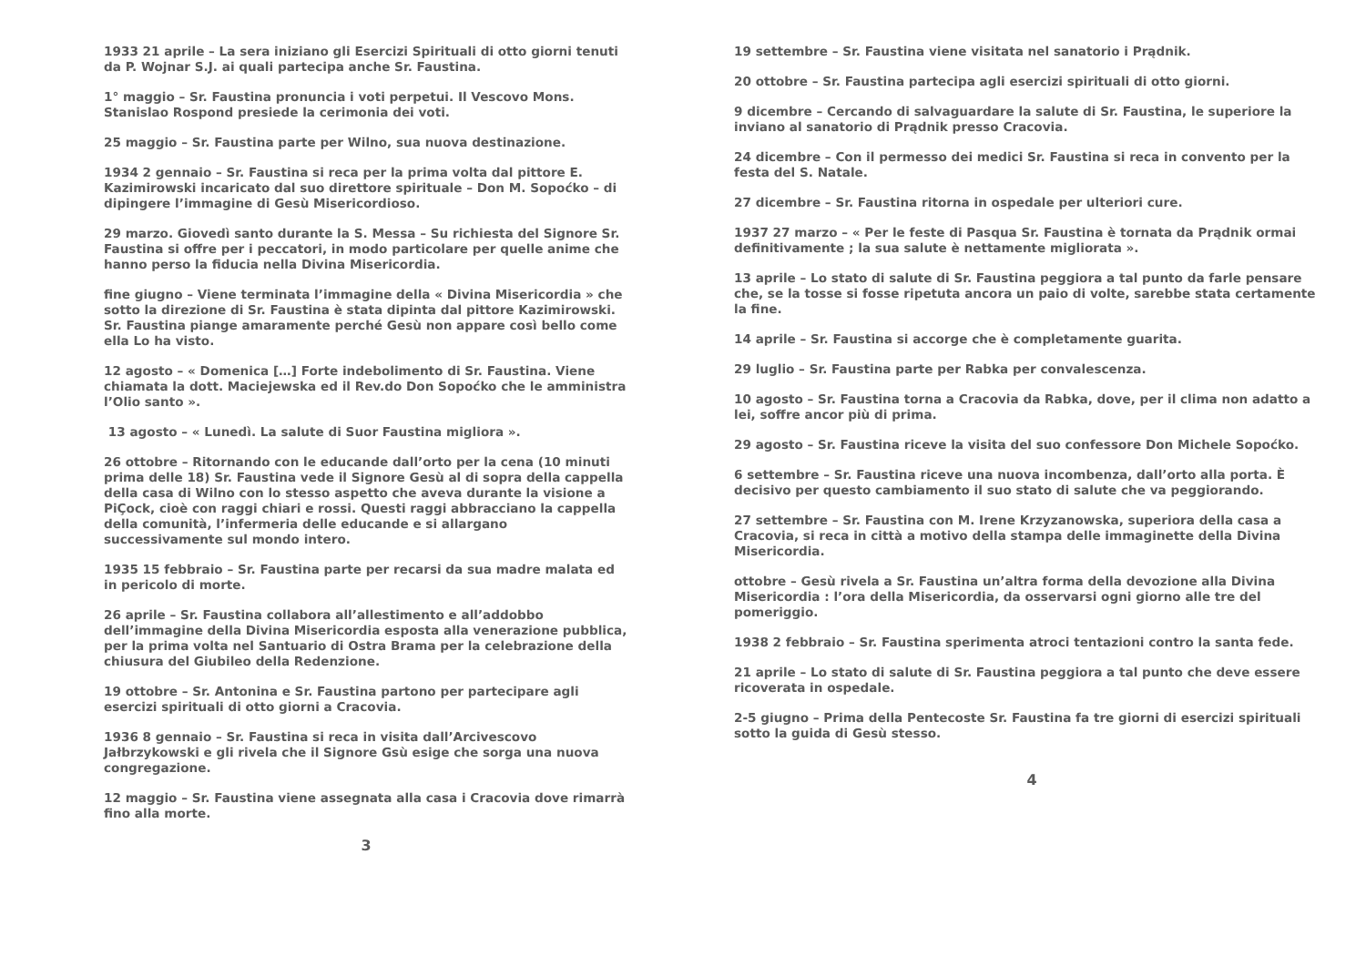1933 21 aprile – La sera iniziano gli Esercizi Spirituali di otto giorni tenuti da P. Wojnar S.J. ai quali partecipa anche Sr. Faustina.
1° maggio – Sr. Faustina pronuncia i voti perpetui. Il Vescovo Mons. Stanislao Rospond presiede la cerimonia dei voti.
25 maggio – Sr. Faustina parte per Wilno, sua nuova destinazione.
1934 2 gennaio – Sr. Faustina si reca per la prima volta dal pittore E. Kazimirowski incaricato dal suo direttore spirituale – Don M. Sopoćko – di dipingere l’immagine di Gesù Misericordioso.
29 marzo. Giovedì santo durante la S. Messa – Su richiesta del Signore Sr. Faustina si offre per i peccatori, in modo particolare per quelle anime che hanno perso la fiducia nella Divina Misericordia.
fine giugno – Viene terminata l’immagine della « Divina Misericordia » che sotto la direzione di Sr. Faustina è stata dipinta dal pittore Kazimirowski. Sr. Faustina piange amaramente perché Gesù non appare così bello come ella Lo ha visto.
12 agosto – « Domenica […] Forte indebolimento di Sr. Faustina. Viene chiamata la dott. Maciejewska ed il Rev.do Don Sopoćko che le amministra l’Olio santo ».
13 agosto – « Lunedì. La salute di Suor Faustina migliora ».
26 ottobre – Ritornando con le educande dall’orto per la cena (10 minuti prima delle 18) Sr. Faustina vede il Signore Gesù al di sopra della cappella della casa di Wilno con lo stesso aspetto che aveva durante la visione a PiÇock, cioè con raggi chiari e rossi. Questi raggi abbracciano la cappella della comunità, l’infermeria delle educande e si allargano successivamente sul mondo intero.
1935 15 febbraio – Sr. Faustina parte per recarsi da sua madre malata ed in pericolo di morte.
26 aprile – Sr. Faustina collabora all’allestimento e all’addobbo dell’immagine della Divina Misericordia esposta alla venerazione pubblica, per la prima volta nel Santuario di Ostra Brama per la celebrazione della chiusura del Giubileo della Redenzione.
19 ottobre – Sr. Antonina e Sr. Faustina partono per partecipare agli esercizi spirituali di otto giorni a Cracovia.
1936 8 gennaio – Sr. Faustina si reca in visita dall’Arcivescovo Jałbrzykowski e gli rivela che il Signore Gsù esige che sorga una nuova congregazione.
12 maggio – Sr. Faustina viene assegnata alla casa i Cracovia dove rimarrà fino alla morte.
3
19 settembre – Sr. Faustina viene visitata nel sanatorio i Prądnik.
20 ottobre – Sr. Faustina partecipa agli esercizi spirituali di otto giorni.
9 dicembre – Cercando di salvaguardare la salute di Sr. Faustina, le superiore la inviano al sanatorio di Prądnik presso Cracovia.
24 dicembre – Con il permesso dei medici Sr. Faustina si reca in convento per la festa del S. Natale.
27 dicembre – Sr. Faustina ritorna in ospedale per ulteriori cure.
1937 27 marzo – « Per le feste di Pasqua Sr. Faustina è tornata da Prądnik ormai definitivamente ; la sua salute è nettamente migliorata ».
13 aprile – Lo stato di salute di Sr. Faustina peggiora a tal punto da farle pensare che, se la tosse si fosse ripetuta ancora un paio di volte, sarebbe stata certamente la fine.
14 aprile – Sr. Faustina si accorge che è completamente guarita.
29 luglio – Sr. Faustina parte per Rabka per convalescenza.
10 agosto – Sr. Faustina torna a Cracovia da Rabka, dove, per il clima non adatto a lei, soffre ancor più di prima.
29 agosto – Sr. Faustina riceve la visita del suo confessore Don Michele Sopoćko.
6 settembre – Sr. Faustina riceve una nuova incombenza, dall’orto alla porta. È decisivo per questo cambiamento il suo stato di salute che va peggiorando.
27 settembre – Sr. Faustina con M. Irene Krzyzanowska, superiora della casa a Cracovia, si reca in città a motivo della stampa delle immaginette della Divina Misericordia.
ottobre – Gesù rivela a Sr. Faustina un’altra forma della devozione alla Divina Misericordia : l’ora della Misericordia, da osservarsi ogni giorno alle tre del pomeriggio.
1938 2 febbraio – Sr. Faustina sperimenta atroci tentazioni contro la santa fede.
21 aprile – Lo stato di salute di Sr. Faustina peggiora a tal punto che deve essere ricoverata in ospedale.
2-5 giugno – Prima della Pentecoste Sr. Faustina fa tre giorni di esercizi spirituali sotto la guida di Gesù stesso.
4